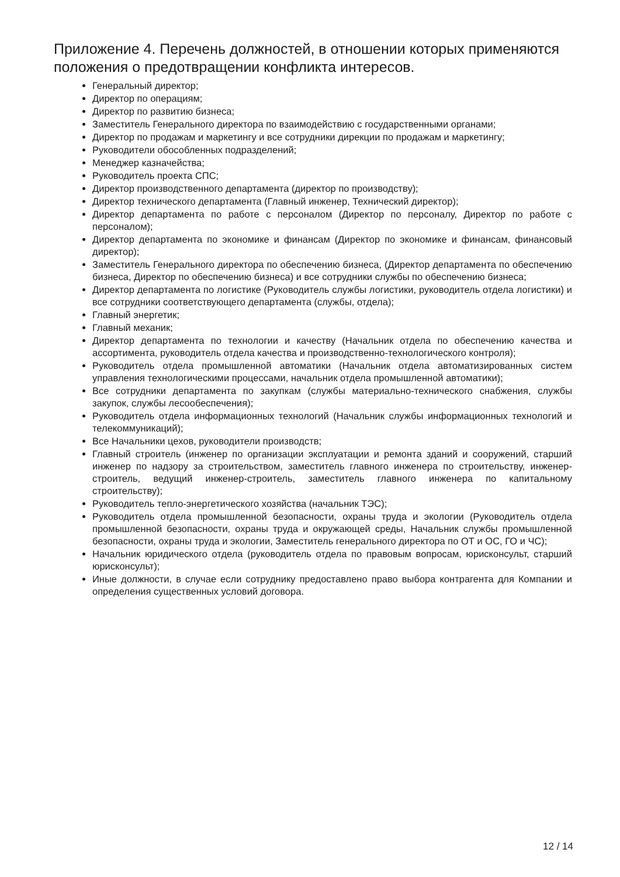Приложение 4. Перечень должностей, в отношении которых применяются положения о предотвращении конфликта интересов.
Генеральный директор;
Директор по операциям;
Директор по развитию бизнеса;
Заместитель Генерального директора по взаимодействию с государственными органами;
Директор по продажам и маркетингу и все сотрудники дирекции по продажам и маркетингу;
Руководители обособленных подразделений;
Менеджер казначейства;
Руководитель проекта СПС;
Директор производственного департамента (директор по производству);
Директор технического департамента (Главный инженер, Технический директор);
Директор департамента по работе с персоналом (Директор по персоналу, Директор по работе с персоналом);
Директор департамента по экономике и финансам (Директор по экономике и финансам, финансовый директор);
Заместитель Генерального директора по обеспечению бизнеса, (Директор департамента по обеспечению бизнеса, Директор по обеспечению бизнеса) и все сотрудники службы по обеспечению бизнеса;
Директор департамента по логистике (Руководитель службы логистики, руководитель отдела логистики) и все сотрудники соответствующего департамента (службы, отдела);
Главный энергетик;
Главный механик;
Директор департамента по технологии и качеству (Начальник отдела по обеспечению качества и ассортимента, руководитель отдела качества и производственно-технологического контроля);
Руководитель отдела промышленной автоматики (Начальник отдела автоматизированных систем управления технологическими процессами, начальник отдела промышленной автоматики);
Все сотрудники департамента по закупкам (службы материально-технического снабжения, службы закупок, службы лесообеспечения);
Руководитель отдела информационных технологий (Начальник службы информационных технологий и телекоммуникаций);
Все Начальники цехов, руководители производств;
Главный строитель (инженер по организации эксплуатации и ремонта зданий и сооружений, старший инженер по надзору за строительством, заместитель главного инженера по строительству, инженер-строитель, ведущий инженер-строитель, заместитель главного инженера по капитальному строительству);
Руководитель тепло-энергетического хозяйства (начальник ТЭС);
Руководитель отдела промышленной безопасности, охраны труда и экологии (Руководитель отдела промышленной безопасности, охраны труда и окружающей среды, Начальник службы промышленной безопасности, охраны труда и экологии, Заместитель генерального директора по ОТ и ОС, ГО и ЧС);
Начальник юридического отдела (руководитель отдела по правовым вопросам, юрисконсульт, старший юрисконсульт);
Иные должности, в случае если сотруднику предоставлено право выбора контрагента для Компании и определения существенных условий договора.
12 / 14